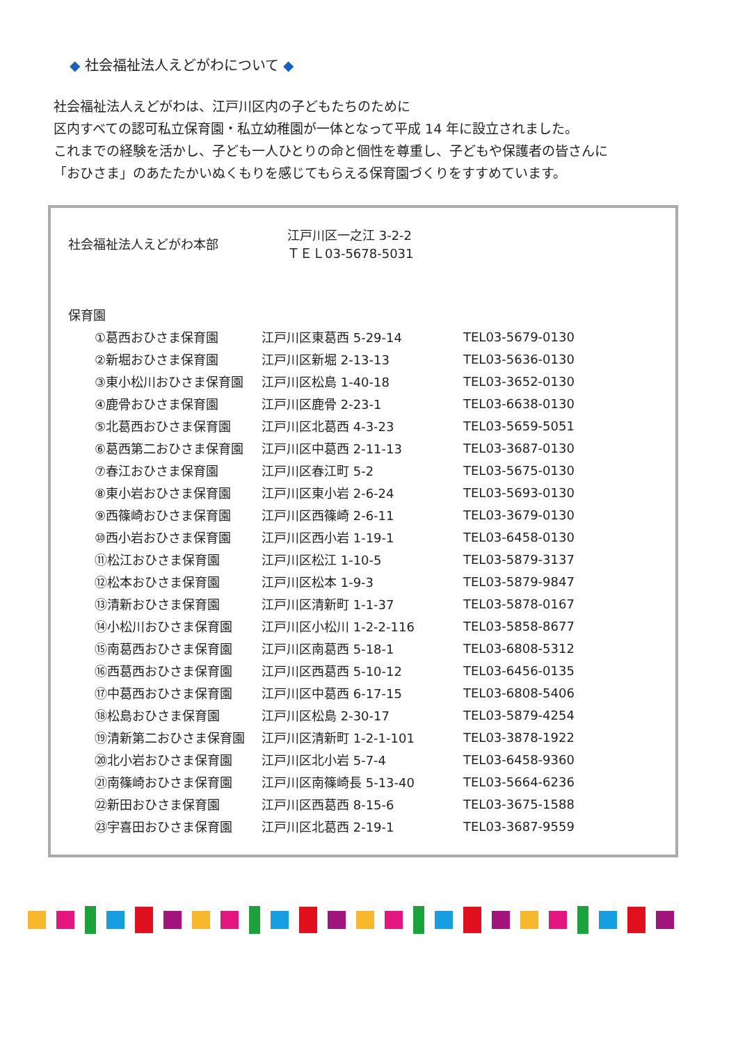◆ 社会福祉法人えどがわについて ◆
社会福祉法人えどがわは、江戸川区内の子どもたちのために
区内すべての認可私立保育園・私立幼稚園が一体となって平成 14 年に設立されました。
これまでの経験を活かし、子ども一人ひとりの命と個性を尊重し、子どもや保護者の皆さんに
「おひさま」のあたたかいぬくもりを感じてもらえる保育園づくりをすすめています。
| 社会福祉法人えどがわ本部 | 江戸川区一之江 3-2-2 ＴＥＬ03-5678-5031 |
| 保育園 | |
| ①葛西おひさま保育園 | 江戸川区東葛西 5-29-14 | TEL03-5679-0130 |
| ②新堀おひさま保育園 | 江戸川区新堀 2-13-13 | TEL03-5636-0130 |
| ③東小松川おひさま保育園 | 江戸川区松島 1-40-18 | TEL03-3652-0130 |
| ④鹿骨おひさま保育園 | 江戸川区鹿骨 2-23-1 | TEL03-6638-0130 |
| ⑤北葛西おひさま保育園 | 江戸川区北葛西 4-3-23 | TEL03-5659-5051 |
| ⑥葛西第二おひさま保育園 | 江戸川区中葛西 2-11-13 | TEL03-3687-0130 |
| ⑦春江おひさま保育園 | 江戸川区春江町 5-2 | TEL03-5675-0130 |
| ⑧東小岩おひさま保育園 | 江戸川区東小岩 2-6-24 | TEL03-5693-0130 |
| ⑨西篠崎おひさま保育園 | 江戸川区西篠崎 2-6-11 | TEL03-3679-0130 |
| ⑩西小岩おひさま保育園 | 江戸川区西小岩 1-19-1 | TEL03-6458-0130 |
| ⑪松江おひさま保育園 | 江戸川区松江 1-10-5 | TEL03-5879-3137 |
| ⑫松本おひさま保育園 | 江戸川区松本 1-9-3 | TEL03-5879-9847 |
| ⑬清新おひさま保育園 | 江戸川区清新町 1-1-37 | TEL03-5878-0167 |
| ⑭小松川おひさま保育園 | 江戸川区小松川 1-2-2-116 | TEL03-5858-8677 |
| ⑮南葛西おひさま保育園 | 江戸川区南葛西 5-18-1 | TEL03-6808-5312 |
| ⑯西葛西おひさま保育園 | 江戸川区西葛西 5-10-12 | TEL03-6456-0135 |
| ⑰中葛西おひさま保育園 | 江戸川区中葛西 6-17-15 | TEL03-6808-5406 |
| ⑱松島おひさま保育園 | 江戸川区松島 2-30-17 | TEL03-5879-4254 |
| ⑲清新第二おひさま保育園 | 江戸川区清新町 1-2-1-101 | TEL03-3878-1922 |
| ⑳北小岩おひさま保育園 | 江戸川区北小岩 5-7-4 | TEL03-6458-9360 |
| ㉑南篠崎おひさま保育園 | 江戸川区南篠崎長 5-13-40 | TEL03-5664-6236 |
| ㉒新田おひさま保育園 | 江戸川区西葛西 8-15-6 | TEL03-3675-1588 |
| ㉓宇喜田おひさま保育園 | 江戸川区北葛西 2-19-1 | TEL03-3687-9559 |